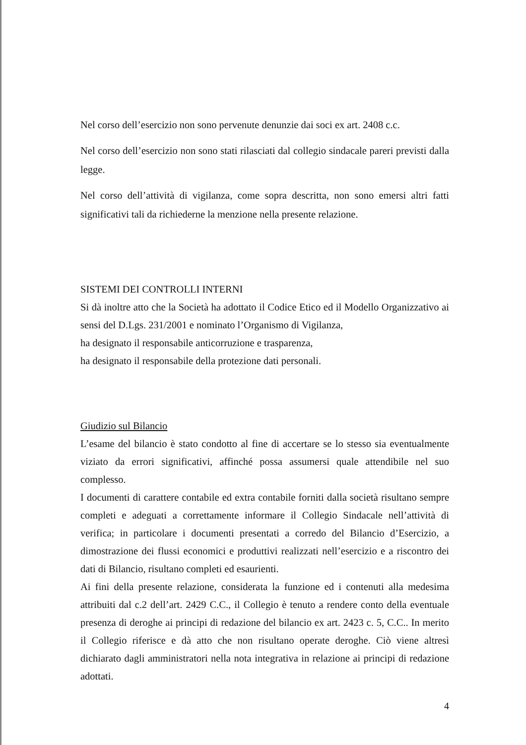Nel corso dell’esercizio non sono pervenute denunzie dai soci ex art. 2408 c.c.
Nel corso dell’esercizio non sono stati rilasciati dal collegio sindacale pareri previsti dalla legge.
Nel corso dell’attività di vigilanza, come sopra descritta, non sono emersi altri fatti significativi tali da richiederne la menzione nella presente relazione.
SISTEMI DEI CONTROLLI INTERNI
Si dà inoltre atto che la Società ha adottato il Codice Etico ed il Modello Organizzativo ai sensi del D.Lgs. 231/2001 e nominato l’Organismo di Vigilanza,
ha designato il responsabile anticorruzione e trasparenza,
ha designato il responsabile della protezione dati personali.
Giudizio sul Bilancio
L’esame del bilancio è stato condotto al fine di accertare se lo stesso sia eventualmente viziato da errori significativi, affinché possa assumersi quale attendibile nel suo complesso.
I documenti di carattere contabile ed extra contabile forniti dalla società risultano sempre completi e adeguati a correttamente informare il Collegio Sindacale nell’attività di verifica; in particolare i documenti presentati a corredo del Bilancio d’Esercizio, a dimostrazione dei flussi economici e produttivi realizzati nell’esercizio e a riscontro dei dati di Bilancio, risultano completi ed esaurienti.
Ai fini della presente relazione, considerata la funzione ed i contenuti alla medesima attribuiti dal c.2 dell’art. 2429 C.C., il Collegio è tenuto a rendere conto della eventuale presenza di deroghe ai principi di redazione del bilancio ex art. 2423 c. 5, C.C.. In merito il Collegio riferisce e dà atto che non risultano operate deroghe. Ciò viene altresì dichiarato dagli amministratori nella nota integrativa in relazione ai principi di redazione adottati.
4